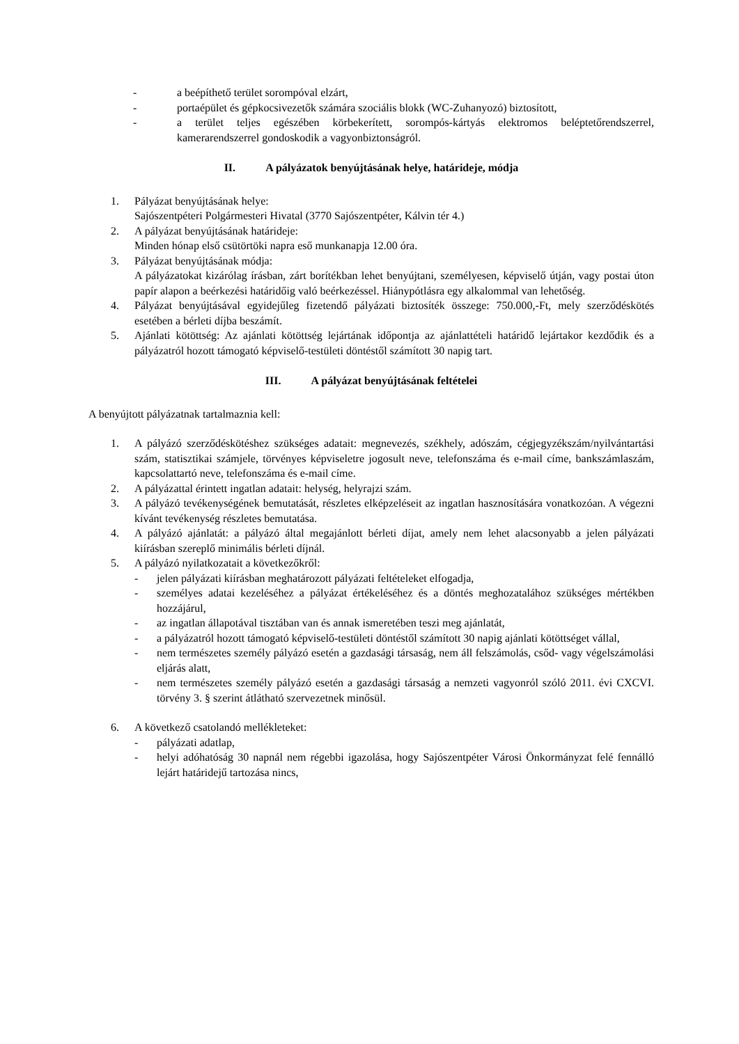- a beépíthető terület sorompóval elzárt,
- portaépület és gépkocsivezetők számára szociális blokk (WC-Zuhanyozó) biztosított,
- a terület teljes egészében körbekerített, sorompós-kártyás elektromos beléptetőrendszerrel, kamerarendszerrel gondoskodik a vagyonbiztonságról.
II. A pályázatok benyújtásának helye, határideje, módja
1. Pályázat benyújtásának helye:
Sajószentpéteri Polgármesteri Hivatal (3770 Sajószentpéter, Kálvin tér 4.)
2. A pályázat benyújtásának határideje:
Minden hónap első csütörtöki napra eső munkanapja 12.00 óra.
3. Pályázat benyújtásának módja:
A pályázatokat kizárólag írásban, zárt borítékban lehet benyújtani, személyesen, képviselő útján, vagy postai úton papír alapon a beérkezési határidőig való beérkezéssel. Hiánypótlásra egy alkalommal van lehetőség.
4. Pályázat benyújtásával egyidejűleg fizetendő pályázati biztosíték összege: 750.000,-Ft, mely szerződéskötés esetében a bérleti díjba beszámít.
5. Ajánlati kötöttség: Az ajánlati kötöttség lejártának időpontja az ajánlattételi határidő lejártakor kezdődik és a pályázatról hozott támogató képviselő-testületi döntéstől számított 30 napig tart.
III. A pályázat benyújtásának feltételei
A benyújtott pályázatnak tartalmaznia kell:
1. A pályázó szerződéskötéshez szükséges adatait: megnevezés, székhely, adószám, cégjegyzékszám/nyilvántartási szám, statisztikai számjele, törvényes képviseletre jogosult neve, telefonszáma és e-mail címe, bankszámlaszám, kapcsolattartó neve, telefonszáma és e-mail címe.
2. A pályázattal érintett ingatlan adatait: helység, helyrajzi szám.
3. A pályázó tevékenységének bemutatását, részletes elképzeléseit az ingatlan hasznosítására vonatkozóan. A végezni kívánt tevékenység részletes bemutatása.
4. A pályázó ajánlatát: a pályázó által megajánlott bérleti díjat, amely nem lehet alacsonyabb a jelen pályázati kiírásban szereplő minimális bérleti díjnál.
5. A pályázó nyilatkozatait a következőkről:
- jelen pályázati kiírásban meghatározott pályázati feltételeket elfogadja,
- személyes adatai kezeléséhez a pályázat értékeléséhez és a döntés meghozatalához szükséges mértékben hozzájárul,
- az ingatlan állapotával tisztában van és annak ismeretében teszi meg ajánlatát,
- a pályázatról hozott támogató képviselő-testületi döntéstől számított 30 napig ajánlati kötöttséget vállal,
- nem természetes személy pályázó esetén a gazdasági társaság, nem áll felszámolás, csőd- vagy végelszámolási eljárás alatt,
- nem természetes személy pályázó esetén a gazdasági társaság a nemzeti vagyonról szóló 2011. évi CXCVI. törvény 3. § szerint átlátható szervezetnek minősül.
6. A következő csatolandó mellékleteket:
- pályázati adatlap,
- helyi adóhatóság 30 napnál nem régebbi igazolása, hogy Sajószentpéter Városi Önkormányzat felé fennálló lejárt határidejű tartozása nincs,